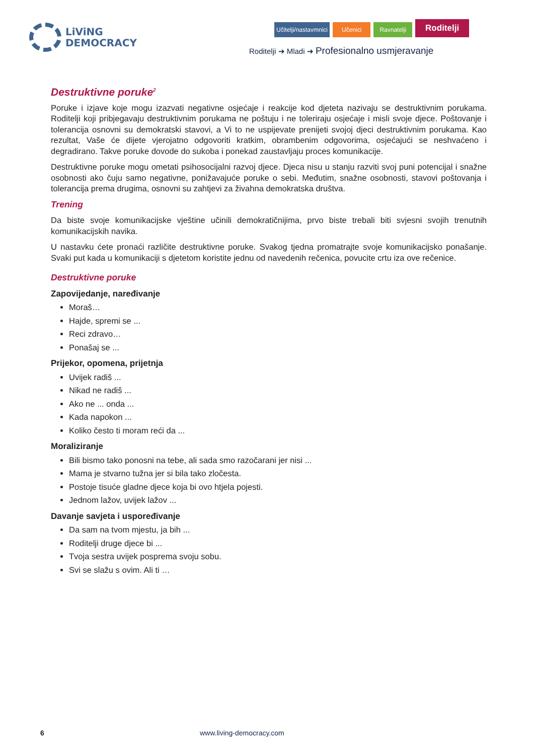LiViNG
DEMOCRACY
Učitelji/nastavmnici Učenici Ravnatelji Roditelji
Roditelji ➔ Mladi ➔ Profesionalno usmjeravanje
Destruktivne poruke<sup>2</sup>
Poruke i izjave koje mogu izazvati negativne osjećaje i reakcije kod djeteta nazivaju se destruktivnim porukama. Roditelji koji pribjegavaju destruktivnim porukama ne poštuju i ne toleriraju osjećaje i misli svoje djece. Poštovanje i tolerancija osnovni su demokratski stavovi, a Vi to ne uspijevate prenijeti svojoj djeci destruktivnim porukama. Kao rezultat, Vaše će dijete vjerojatno odgovoriti kratkim, obrambenim odgovorima, osjećajući se neshvaćeno i degradirano. Takve poruke dovode do sukoba i ponekad zaustavljaju proces komunikacije.
Destruktivne poruke mogu ometati psihosocijalni razvoj djece. Djeca nisu u stanju razviti svoj puni potencijal i snažne osobnosti ako čuju samo negativne, ponižavajuće poruke o sebi. Međutim, snažne osobnosti, stavovi poštovanja i tolerancija prema drugima, osnovni su zahtjevi za živahna demokratska društva.
Trening
Da biste svoje komunikacijske vještine učinili demokratičnijima, prvo biste trebali biti svjesni svojih trenutnih komunikacijskih navika.
U nastavku ćete pronaći različite destruktivne poruke. Svakog tjedna promatrajte svoje komunikacijsko ponašanje. Svaki put kada u komunikaciji s djetetom koristite jednu od navedenih rečenica, povucite crtu iza ove rečenice.
Destruktivne poruke
Zapovijedanje, naređivanje
Moraš…
Hajde, spremi se ...
Reci zdravo…
Ponašaj se ...
Prijekor, opomena, prijetnja
Uvijek radiš ...
Nikad ne radiš ...
Ako ne ... onda ...
Kada napokon ...
Koliko često ti moram reći da ...
Moraliziranje
Bili bismo tako ponosni na tebe, ali sada smo razočarani jer nisi ...
Mama je stvarno tužna jer si bila tako zločesta.
Postoje tisuće gladne djece koja bi ovo htjela pojesti.
Jednom lažov, uvijek lažov ...
Davanje savjeta i uspoređivanje
Da sam na tvom mjestu, ja bih ...
Roditelji druge djece bi ...
Tvoja sestra uvijek posprema svoju sobu.
Svi se slažu s ovim. Ali ti …
6 www.living-democracy.com